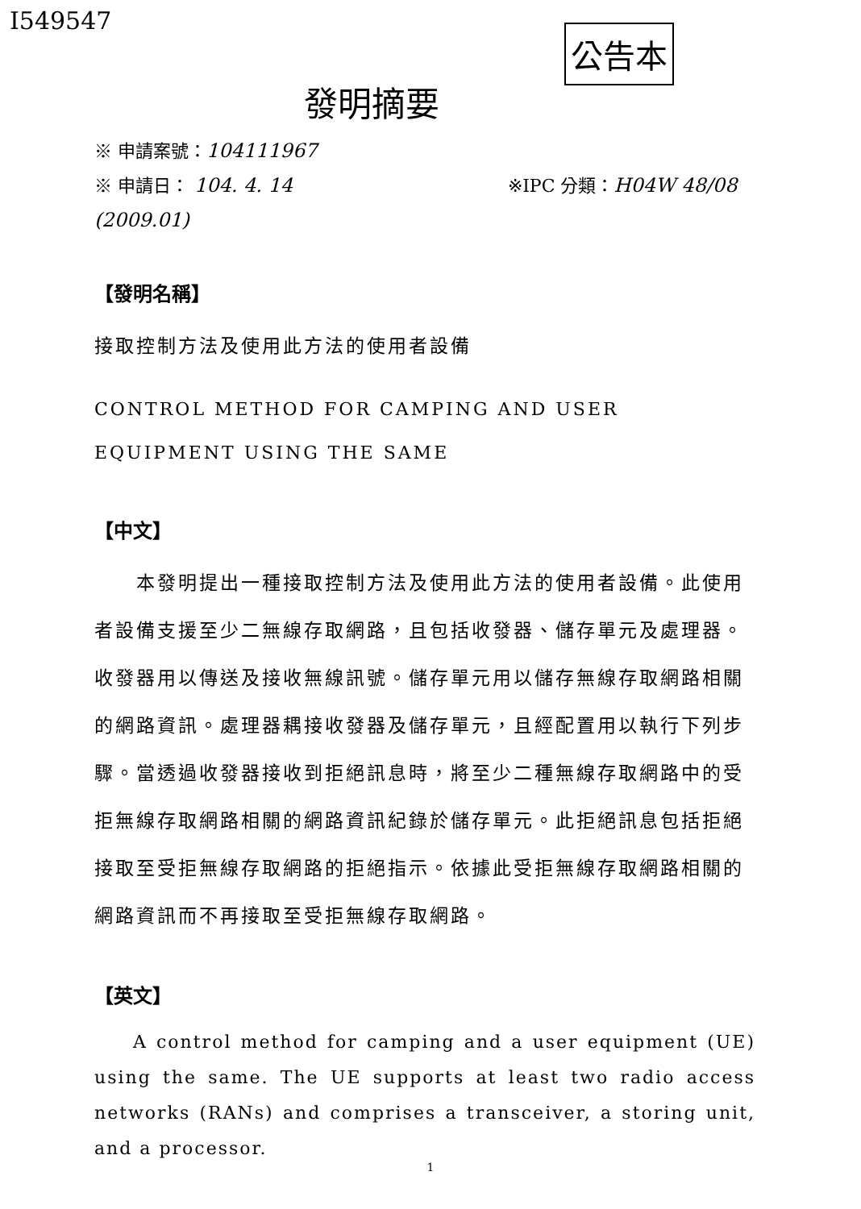I549547
公告本
發明摘要
※ 申請案號：104111967
※ 申請日： 104. 4. 14 ※IPC 分類：H04W 48/08 (2009.01)
【發明名稱】
接取控制方法及使用此方法的使用者設備
CONTROL METHOD FOR CAMPING AND USER EQUIPMENT USING THE SAME
【中文】
  本發明提出一種接取控制方法及使用此方法的使用者設備。此使用者設備支援至少二無線存取網路，且包括收發器、儲存單元及處理器。收發器用以傳送及接收無線訊號。儲存單元用以儲存無線存取網路相關的網路資訊。處理器耦接收發器及儲存單元，且經配置用以執行下列步驟。當透過收發器接收到拒絕訊息時，將至少二種無線存取網路中的受拒無線存取網路相關的網路資訊紀錄於儲存單元。此拒絕訊息包括拒絕接取至受拒無線存取網路的拒絕指示。依據此受拒無線存取網路相關的網路資訊而不再接取至受拒無線存取網路。
【英文】
  A control method for camping and a user equipment (UE) using the same. The UE supports at least two radio access networks (RANs) and comprises a transceiver, a storing unit, and a processor.
1